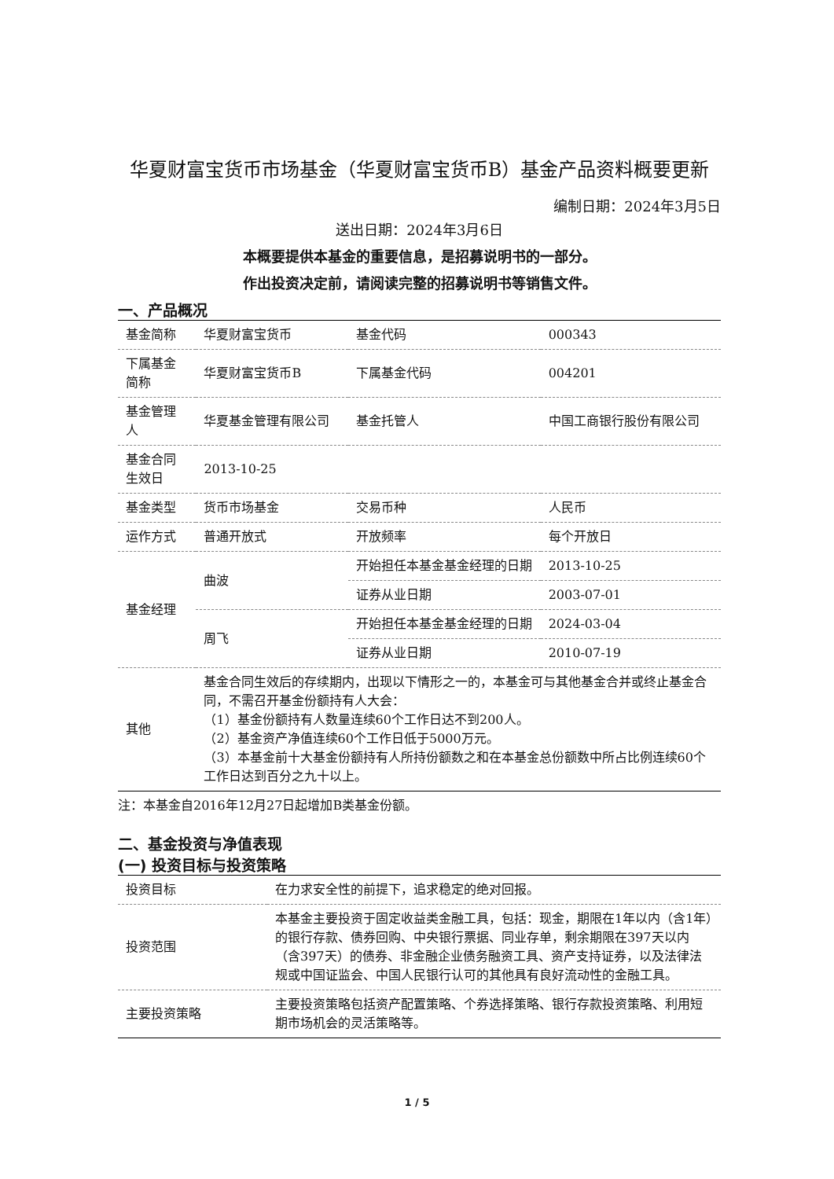华夏财富宝货币市场基金（华夏财富宝货币B）基金产品资料概要更新
编制日期：2024年3月5日
送出日期：2024年3月6日
本概要提供本基金的重要信息，是招募说明书的一部分。
作出投资决定前，请阅读完整的招募说明书等销售文件。
一、产品概况
| 基金简称 | 华夏财富宝货币 | 基金代码 | 000343 |
| 下属基金简称 | 华夏财富宝货币B | 下属基金代码 | 004201 |
| 基金管理人 | 华夏基金管理有限公司 | 基金托管人 | 中国工商银行股份有限公司 |
| 基金合同生效日 | 2013-10-25 | | |
| 基金类型 | 货币市场基金 | 交易币种 | 人民币 |
| 运作方式 | 普通开放式 | 开放频率 | 每个开放日 |
| 基金经理 | 曲波 | 开始担任本基金基金经理的日期 | 2013-10-25 |
| | | 证券从业日期 | 2003-07-01 |
| | 周飞 | 开始担任本基金基金经理的日期 | 2024-03-04 |
| | | 证券从业日期 | 2010-07-19 |
| 其他 | 基金合同生效后的存续期内，出现以下情形之一的，本基金可与其他基金合并或终止基金合同，不需召开基金份额持有人大会： （1）基金份额持有人数量连续60个工作日达不到200人。 （2）基金资产净值连续60个工作日低于5000万元。 （3）本基金前十大基金份额持有人所持份额数之和在本基金总份额数中所占比例连续60个工作日达到百分之九十以上。 | | |
注：本基金自2016年12月27日起增加B类基金份额。
二、基金投资与净值表现
(一) 投资目标与投资策略
| 投资目标 | 在力求安全性的前提下，追求稳定的绝对回报。 |
| 投资范围 | 本基金主要投资于固定收益类金融工具，包括：现金，期限在1年以内（含1年）的银行存款、债券回购、中央银行票据、同业存单，剩余期限在397天以内（含397天）的债券、非金融企业债务融资工具、资产支持证券，以及法律法规或中国证监会、中国人民银行认可的其他具有良好流动性的金融工具。 |
| 主要投资策略 | 主要投资策略包括资产配置策略、个券选择策略、银行存款投资策略、利用短期市场机会的灵活策略等。 |
1 / 5